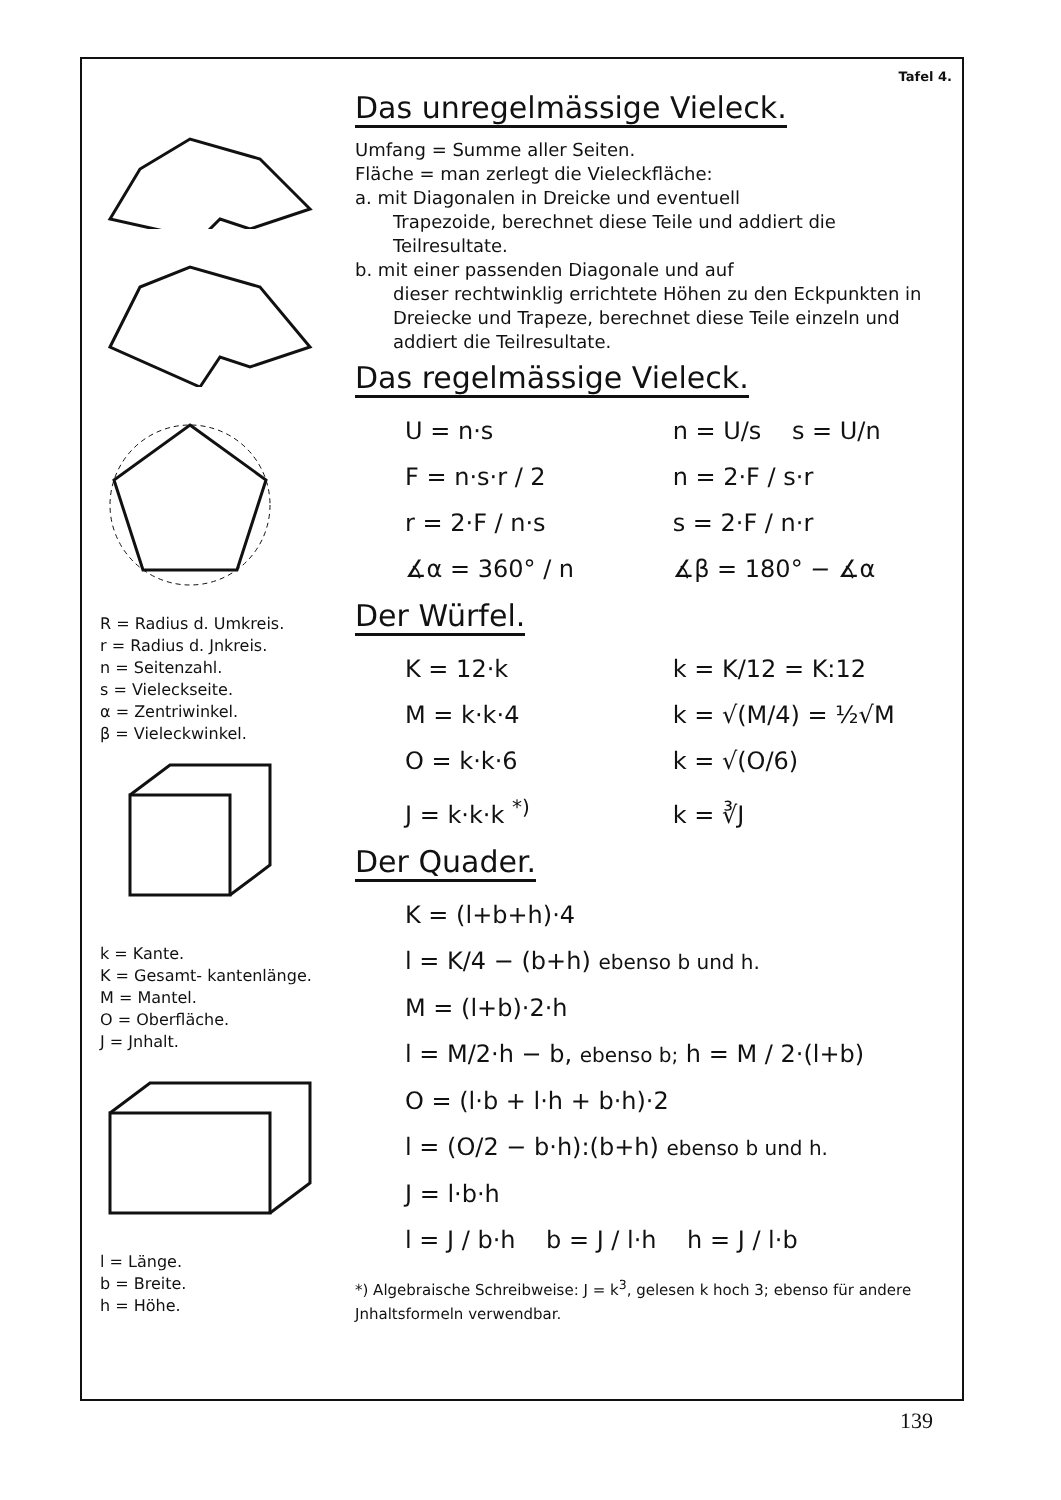R = Radius d. Umkreis.
r = Radius d. Jnkreis.
n = Seitenzahl.
s = Vieleckseite.
α = Zentriwinkel.
β = Vieleckwinkel.
k = Kante.
K = Gesamt- kantenlänge.
M = Mantel.
O = Oberfläche.
J = Jnhalt.
l = Länge.
b = Breite.
h = Höhe.
Tafel 4.
Das unregelmässige Vieleck.
Umfang = Summe aller Seiten.
Fläche = man zerlegt die Vieleckfläche:
a. mit Diagonalen in Dreicke und eventuell
Trapezoide, berechnet diese Teile und addiert die Teilresultate.
b. mit einer passenden Diagonale und auf
dieser rechtwinklig errichtete Höhen zu den Eckpunkten in Dreiecke und Trapeze, berechnet diese Teile einzeln und addiert die Teilresultate.
Das regelmässige Vieleck.
U = n·s n = U/s s = U/n
F = n·s·r / 2 n = 2·F / s·r
r = 2·F / n·s s = 2·F / n·r
∡α = 360° / n ∡β = 180° − ∡α
Der Würfel.
K = 12·k k = K/12 = K:12
M = k·k·4 k = √(M/4) = ½√M
O = k·k·6 k = √(O/6)
J = k·k·k <sup>*)</sup> k = ∛J
Der Quader.
K = (l+b+h)·4
l = K/4 − (b+h) ebenso b und h.
M = (l+b)·2·h
l = M/2·h − b, ebenso b; h = M / 2·(l+b)
O = (l·b + l·h + b·h)·2
l = (O/2 − b·h):(b+h) ebenso b und h.
J = l·b·h
l = J / b·h b = J / l·h h = J / l·b
*) Algebraische Schreibweise: J = k<sup>3</sup>, gelesen k hoch 3; ebenso für andere Jnhaltsformeln verwendbar.
139